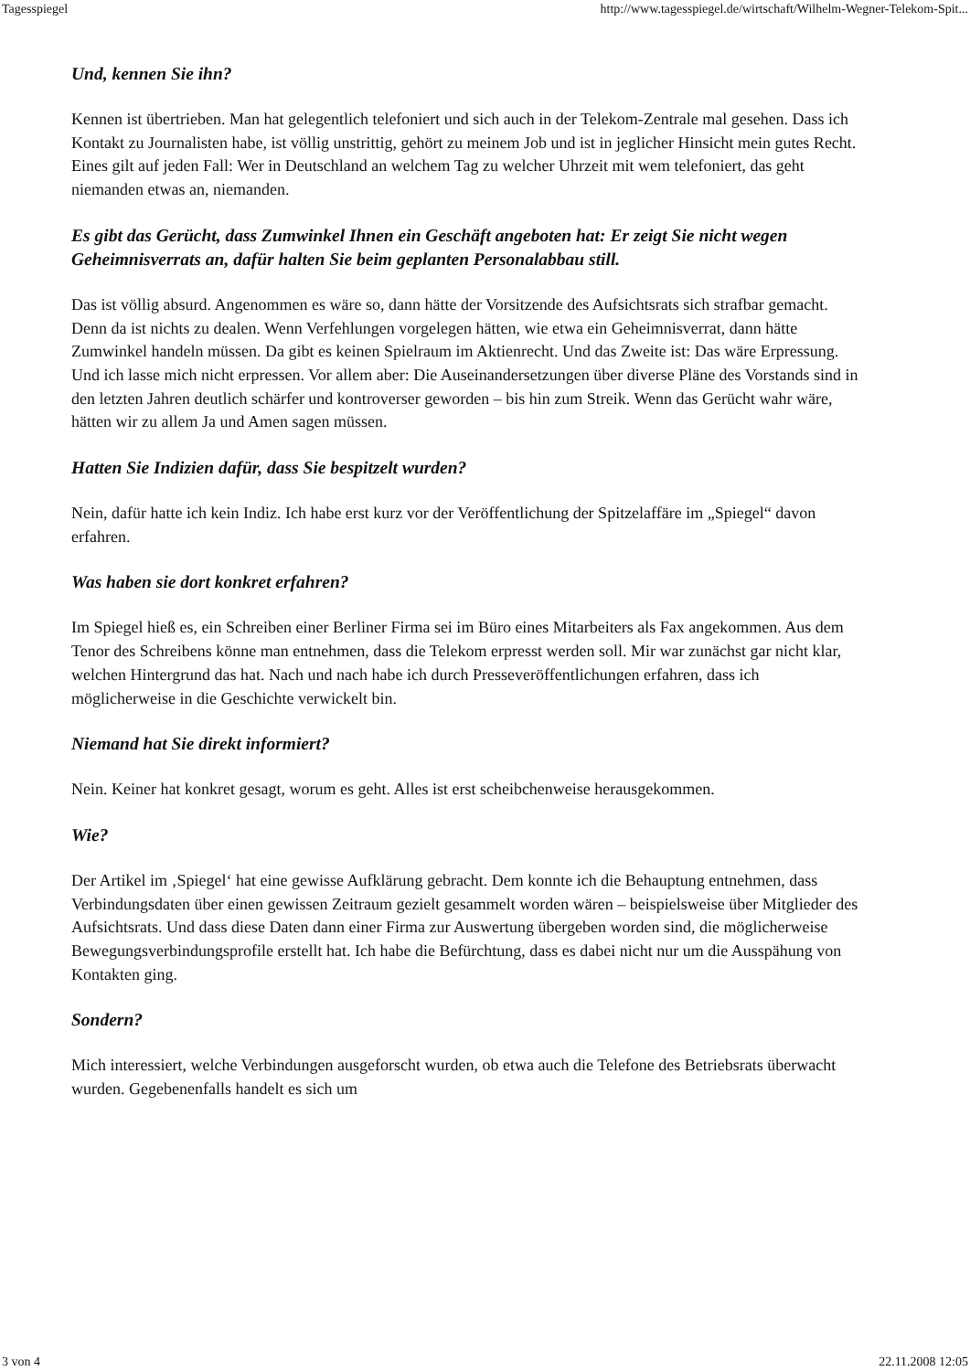Tagesspiegel http://www.tagesspiegel.de/wirtschaft/Wilhelm-Wegner-Telekom-Spit...
Und, kennen Sie ihn?
Kennen ist übertrieben. Man hat gelegentlich telefoniert und sich auch in der Telekom-Zentrale mal gesehen. Dass ich Kontakt zu Journalisten habe, ist völlig unstrittig, gehört zu meinem Job und ist in jeglicher Hinsicht mein gutes Recht. Eines gilt auf jeden Fall: Wer in Deutschland an welchem Tag zu welcher Uhrzeit mit wem telefoniert, das geht niemanden etwas an, niemanden.
Es gibt das Gerücht, dass Zumwinkel Ihnen ein Geschäft angeboten hat: Er zeigt Sie nicht wegen Geheimnisverrats an, dafür halten Sie beim geplanten Personalabbau still.
Das ist völlig absurd. Angenommen es wäre so, dann hätte der Vorsitzende des Aufsichtsrats sich strafbar gemacht. Denn da ist nichts zu dealen. Wenn Verfehlungen vorgelegen hätten, wie etwa ein Geheimnisverrat, dann hätte Zumwinkel handeln müssen. Da gibt es keinen Spielraum im Aktienrecht. Und das Zweite ist: Das wäre Erpressung. Und ich lasse mich nicht erpressen. Vor allem aber: Die Auseinandersetzungen über diverse Pläne des Vorstands sind in den letzten Jahren deutlich schärfer und kontroverser geworden – bis hin zum Streik. Wenn das Gerücht wahr wäre, hätten wir zu allem Ja und Amen sagen müssen.
Hatten Sie Indizien dafür, dass Sie bespitzelt wurden?
Nein, dafür hatte ich kein Indiz. Ich habe erst kurz vor der Veröffentlichung der Spitzelaffäre im „Spiegel“ davon erfahren.
Was haben sie dort konkret erfahren?
Im Spiegel hieß es, ein Schreiben einer Berliner Firma sei im Büro eines Mitarbeiters als Fax angekommen. Aus dem Tenor des Schreibens könne man entnehmen, dass die Telekom erpresst werden soll. Mir war zunächst gar nicht klar, welchen Hintergrund das hat. Nach und nach habe ich durch Presseveröffentlichungen erfahren, dass ich möglicherweise in die Geschichte verwickelt bin.
Niemand hat Sie direkt informiert?
Nein. Keiner hat konkret gesagt, worum es geht. Alles ist erst scheibchenweise herausgekommen.
Wie?
Der Artikel im ‚Spiegel‘ hat eine gewisse Aufklärung gebracht. Dem konnte ich die Behauptung entnehmen, dass Verbindungsdaten über einen gewissen Zeitraum gezielt gesammelt worden wären – beispielsweise über Mitglieder des Aufsichtsrats. Und dass diese Daten dann einer Firma zur Auswertung übergeben worden sind, die möglicherweise Bewegungsverbindungsprofile erstellt hat. Ich habe die Befürchtung, dass es dabei nicht nur um die Ausspähung von Kontakten ging.
Sondern?
Mich interessiert, welche Verbindungen ausgeforscht wurden, ob etwa auch die Telefone des Betriebsrats überwacht wurden. Gegebenenfalls handelt es sich um
3 von 4 22.11.2008 12:05